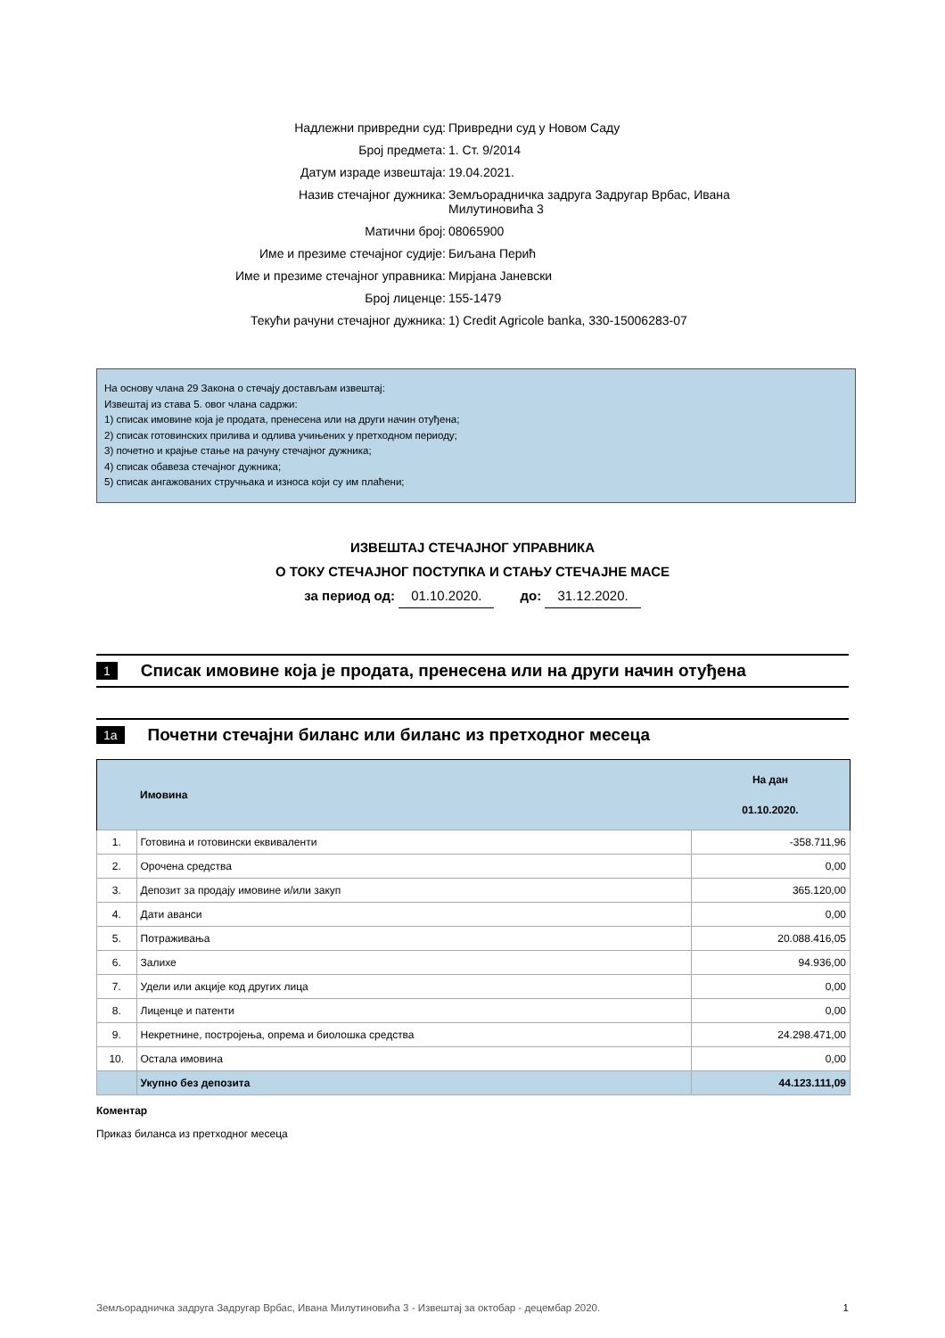Надлежни привредни суд: Привредни суд у Новом Саду
Број предмета: 1. Ст. 9/2014
Датум израде извештаја: 19.04.2021.
Назив стечајног дужника: Земљорадничка задруга Задругар Врбас, Ивана Милутиновића 3
Матични број: 08065900
Име и презиме стечајног судије: Биљана Перић
Име и презиме стечајног управника: Мирјана Јаневски
Број лиценце: 155-1479
Текући рачуни стечајног дужника: 1) Credit Agricole banka, 330-15006283-07
На основу члана 29 Закона о стечају достављам извештај:
Извештај из става 5. овог члана садржи:
1) списак имовине која је продата, пренесена или на други начин отуђена;
2) списак готовинских прилива и одлива учињених у претходном периоду;
3) почетно и крајње стање на рачуну стечајног дужника;
4) списак обавеза стечајног дужника;
5) списак ангажованих стручњака и износа који су им плаћени;
ИЗВЕШТАЈ СТЕЧАЈНОГ УПРАВНИКА
О ТОКУ СТЕЧАЈНОГ ПОСТУПКА И СТАЊУ СТЕЧАЈНЕ МАСЕ
за период од: 01.10.2020. до: 31.12.2020.
1 Списак имовине која је продата, пренесена или на други начин отуђена
1a Почетни стечајни биланс или биланс из претходног месеца
| | Имовина | На дан 01.10.2020. |
| --- | --- | --- |
| 1. | Готовина и готовински еквиваленти | -358.711,96 |
| 2. | Орочена средства | 0,00 |
| 3. | Депозит за продају имовине и/или закуп | 365.120,00 |
| 4. | Дати аванси | 0,00 |
| 5. | Потраживања | 20.088.416,05 |
| 6. | Залихе | 94.936,00 |
| 7. | Удели или акције код других лица | 0,00 |
| 8. | Лиценце и патенти | 0,00 |
| 9. | Некретнине, постројења, опрема и биолошка средства | 24.298.471,00 |
| 10. | Остала имовина | 0,00 |
| | Укупно без депозита | 44.123.111,09 |
Коментар
Приказ биланса из претходног месеца
Земљорадничка задруга Задругар Врбас, Ивана Милутиновића 3 - Извештај за октобар - децембар 2020. 1